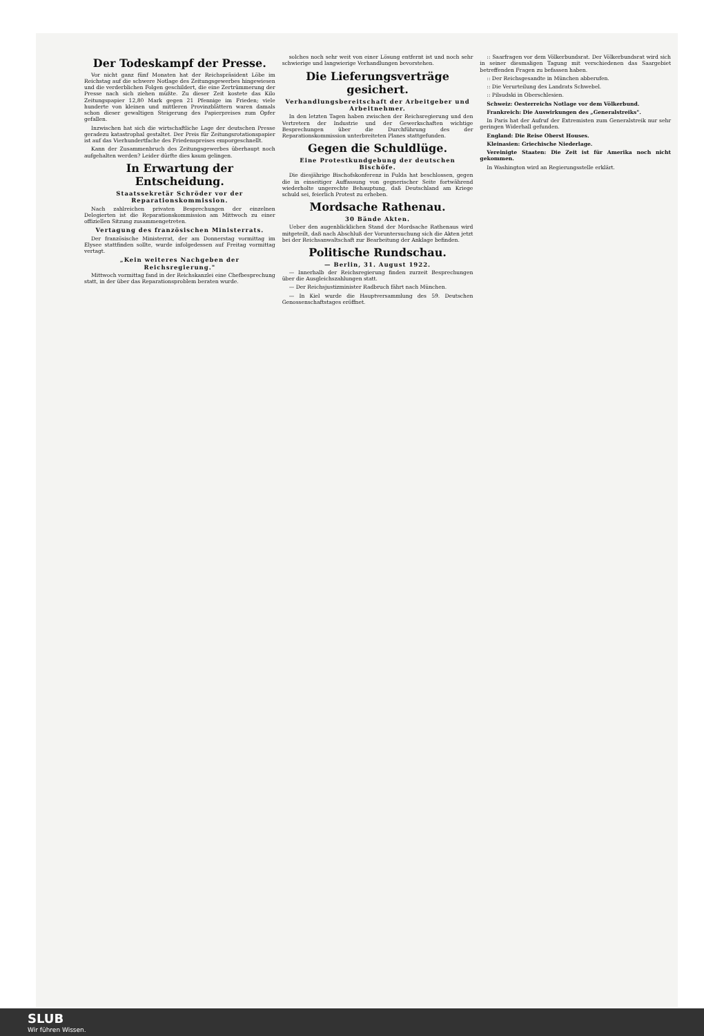Der Todeskampf der Presse.
Vor nicht ganz fünf Monaten hat der Reichspräsident Löbe im Reichstag auf die schwere Notlage des Zeitungsgewerbes hingewiesen und die verderblichen Folgen geschildert, die eine Zertrümmerung der Presse nach sich ziehen müßte. Zu dieser Zeit kostete das Kilo Zeitungspapier 12,80 Mark gegen 21 Pfennige im Frieden; viele hunderte von kleinen und mittleren Provinzblättern waren damals schon dieser gewaltigen Steigerung des Papierpreises zum Opfer gefallen.
Inzwischen hat sich die wirtschaftliche Lage der deutschen Presse geradezu katastrophal gestaltet. Der Preis für Zeitungsrotationspapier ist auf das Vierhundertfache des Friedenspreises emporgeschnellt.
Kann der Zusammenbruch des Zeitungsgewerbes überhaupt noch aufgehalten werden? Leider dürfte dies kaum gelingen.
In Erwartung der Entscheidung.
Staatssekretär Schröder vor der Reparationskommission.
Nach zahlreichen privaten Besprechungen der einzelnen Delegierten ist die Reparationskommission am Mittwoch zu einer offiziellen Sitzung zusammengetreten.
Vertagung des französischen Ministerrats.
Der französische Ministerrat, der am Donnerstag vormittag im Elysee stattfinden sollte, wurde infolgedessen auf Freitag vormittag vertagt.
„Kein weiteres Nachgeben der Reichsregierung."
Mittwoch vormittag fand in der Reichskanzlei eine Chefbesprechung statt, in der über das Reparationsproblem beraten wurde.
solches noch sehr weit von einer Lösung entfernt ist und noch sehr schwierige und langwierige Verhandlungen bevorstehen.
Die Lieferungsverträge gesichert.
Verhandlungsbereitschaft der Arbeitgeber und Arbeitnehmer.
In den letzten Tagen haben zwischen der Reichsregierung und den Vertretern der Industrie und der Gewerkschaften wichtige Besprechungen über die Durchführung des der Reparationskommission unterbreiteten Planes stattgefunden.
Gegen die Schuldlüge.
Eine Protestkundgebung der deutschen Bischöfe.
Die diesjährige Bischofskonferenz in Fulda hat beschlossen, gegen die in einseitiger Auffassung von gegnerischer Seite fortwährend wiederholte ungerechte Behauptung, daß Deutschland am Kriege schuld sei, feierlich Protest zu erheben.
Mordsache Rathenau.
30 Bände Akten.
Ueber den augenblicklichen Stand der Mordsache Rathenaus wird mitgeteilt, daß nach Abschluß der Voruntersuchung sich die Akten jetzt bei der Reichsanwaltschaft zur Bearbeitung der Anklage befinden.
Politische Rundschau.
— Berlin, 31. August 1922.
— Innerhalb der Reichsregierung finden zurzeit Besprechungen über die Ausgleichszahlungen statt.
— Der Reichsjustizminister Radbruch fährt nach München.
— In Kiel wurde die Hauptversammlung des 59. Deutschen Genossenschaftstages eröffnet.
:: Saarfragen vor dem Völkerbundsrat. Der Völkerbundsrat wird sich in seiner diesmaligen Tagung mit verschiedenen das Saargebiet betreffenden Fragen zu befassen haben.
:: Der Reichsgesandte in München abberufen.
:: Die Verurteilung des Landrats Schwebel.
:: Pilsudski in Oberschlesien.
Schweiz: Oesterreichs Notlage vor dem Völkerbund.
Frankreich: Die Auswirkungen des „Generalstreiks".
In Paris hat der Aufruf der Extremisten zum Generalstreik nur sehr geringen Widerhall gefunden.
England: Die Reise Oberst Houses.
Kleinasien: Griechische Niederlage.
Vereinigte Staaten: Die Zeit ist für Amerika noch nicht gekommen.
In Washington wird an Regierungsstelle erklärt.
SLUB
Wir führen Wissen.